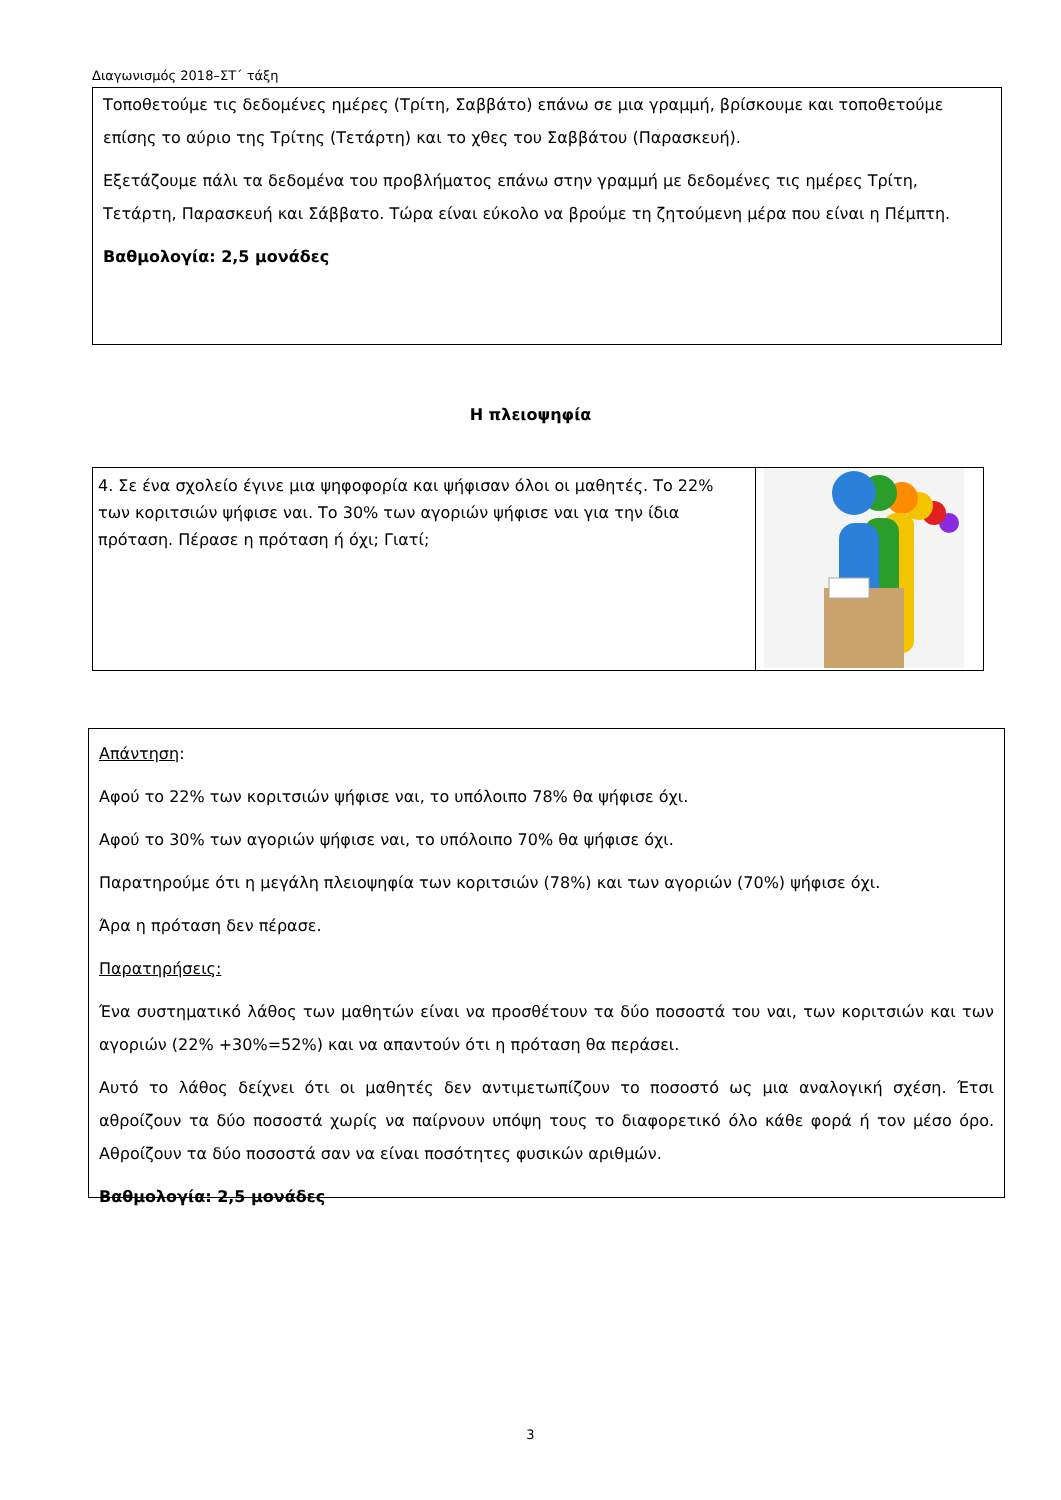Διαγωνισμός 2018–ΣΤ΄ τάξη
Τοποθετούμε τις δεδομένες ημέρες (Τρίτη, Σαββάτο) επάνω σε μια γραμμή, βρίσκουμε και τοποθετούμε επίσης το αύριο της Τρίτης (Τετάρτη) και το χθες του Σαββάτου (Παρασκευή).
Εξετάζουμε πάλι τα δεδομένα του προβλήματος επάνω στην γραμμή με δεδομένες τις ημέρες Τρίτη, Τετάρτη, Παρασκευή και Σάββατο. Τώρα είναι εύκολο να βρούμε τη ζητούμενη μέρα που είναι η Πέμπτη.
Βαθμολογία: 2,5 μονάδες
Η πλειοψηφία
4. Σε ένα σχολείο έγινε μια ψηφοφορία και ψήφισαν όλοι οι μαθητές. Το 22% των κοριτσιών ψήφισε ναι. Το 30% των αγοριών ψήφισε ναι για την ίδια πρόταση. Πέρασε η πρόταση ή όχι; Γιατί;
Απάντηση:
Αφού το 22% των κοριτσιών ψήφισε ναι, το υπόλοιπο 78% θα ψήφισε όχι.
Αφού το 30% των αγοριών ψήφισε ναι, το υπόλοιπο 70% θα ψήφισε όχι.
Παρατηρούμε ότι η μεγάλη πλειοψηφία των κοριτσιών (78%) και των αγοριών (70%) ψήφισε όχι.
Άρα η πρόταση δεν πέρασε.
Παρατηρήσεις:
Ένα συστηματικό λάθος των μαθητών είναι να προσθέτουν τα δύο ποσοστά του ναι, των κοριτσιών και των αγοριών (22% +30%=52%) και να απαντούν ότι η πρόταση θα περάσει.
Αυτό το λάθος δείχνει ότι οι μαθητές δεν αντιμετωπίζουν το ποσοστό ως μια αναλογική σχέση. Έτσι αθροίζουν τα δύο ποσοστά χωρίς να παίρνουν υπόψη τους το διαφορετικό όλο κάθε φορά ή τον μέσο όρο. Αθροίζουν τα δύο ποσοστά σαν να είναι ποσότητες φυσικών αριθμών.
Βαθμολογία: 2,5 μονάδες
3